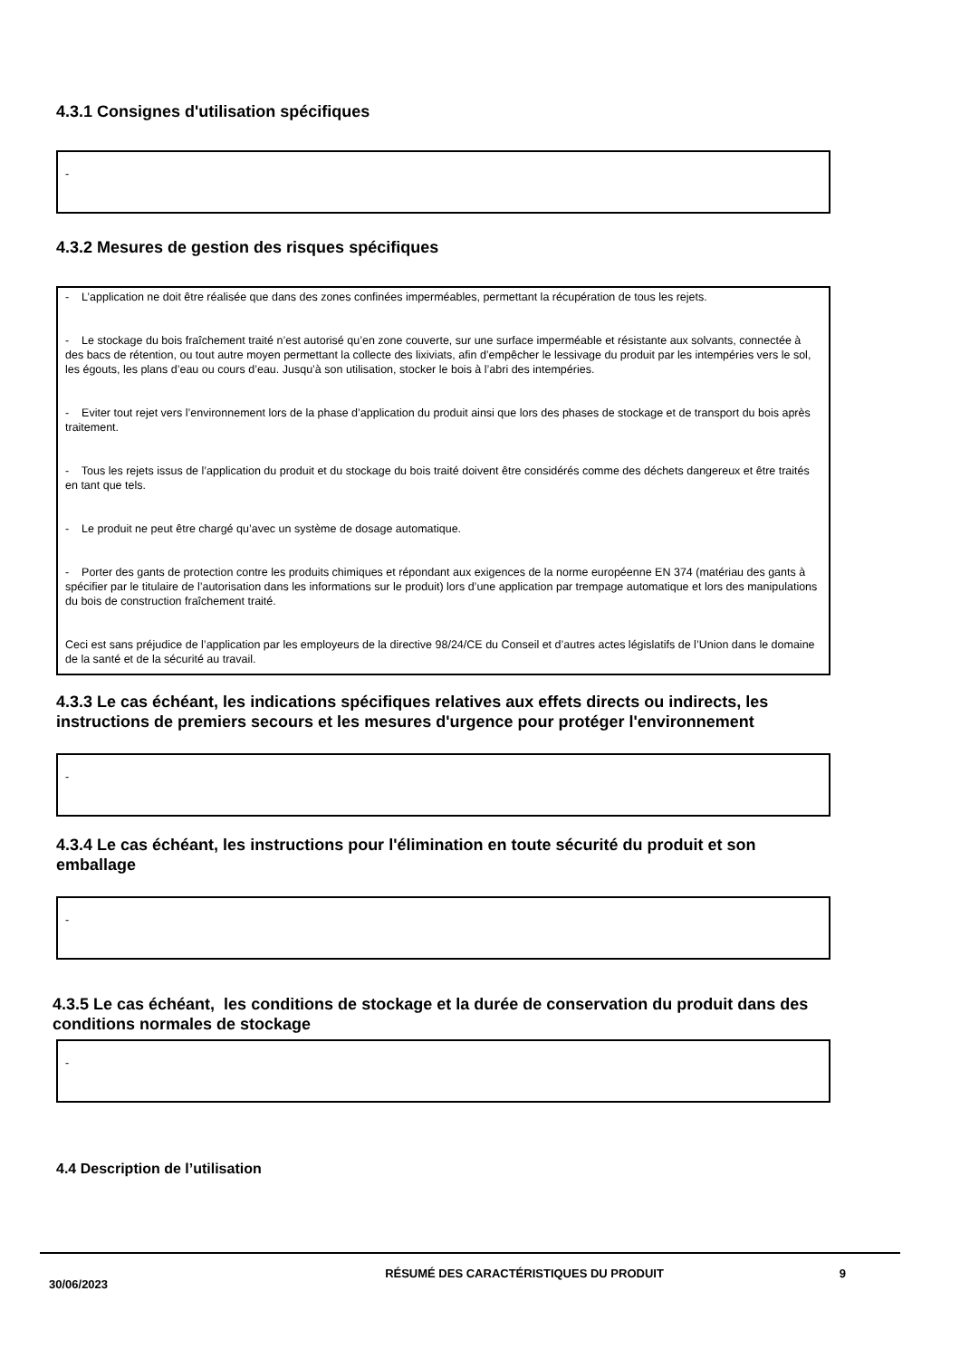4.3.1 Consignes d'utilisation spécifiques
-
4.3.2 Mesures de gestion des risques spécifiques
- L’application ne doit être réalisée que dans des zones confinées imperméables, permettant la récupération de tous les rejets.
- Le stockage du bois fraîchement traité n’est autorisé qu’en zone couverte, sur une surface imperméable et résistante aux solvants, connectée à des bacs de rétention, ou tout autre moyen permettant la collecte des lixiviats, afin d’empêcher le lessivage du produit par les intempéries vers le sol, les égouts, les plans d’eau ou cours d’eau. Jusqu’à son utilisation, stocker le bois à l’abri des intempéries.
- Eviter tout rejet vers l’environnement lors de la phase d’application du produit ainsi que lors des phases de stockage et de transport du bois après traitement.
- Tous les rejets issus de l’application du produit et du stockage du bois traité doivent être considérés comme des déchets dangereux et être traités en tant que tels.
- Le produit ne peut être chargé qu’avec un système de dosage automatique.
- Porter des gants de protection contre les produits chimiques et répondant aux exigences de la norme européenne EN 374 (matériau des gants à spécifier par le titulaire de l’autorisation dans les informations sur le produit) lors d’une application par trempage automatique et lors des manipulations du bois de construction fraîchement traité.
Ceci est sans préjudice de l’application par les employeurs de la directive 98/24/CE du Conseil et d’autres actes législatifs de l’Union dans le domaine de la santé et de la sécurité au travail.
4.3.3 Le cas échéant, les indications spécifiques relatives aux effets directs ou indirects, les instructions de premiers secours et les mesures d'urgence pour protéger l'environnement
-
4.3.4 Le cas échéant, les instructions pour l'élimination en toute sécurité du produit et son emballage
-
4.3.5 Le cas échéant, les conditions de stockage et la durée de conservation du produit dans des conditions normales de stockage
-
4.4 Description de l’utilisation
30/06/2023
RÉSUMÉ DES CARACTÉRISTIQUES DU PRODUIT 9